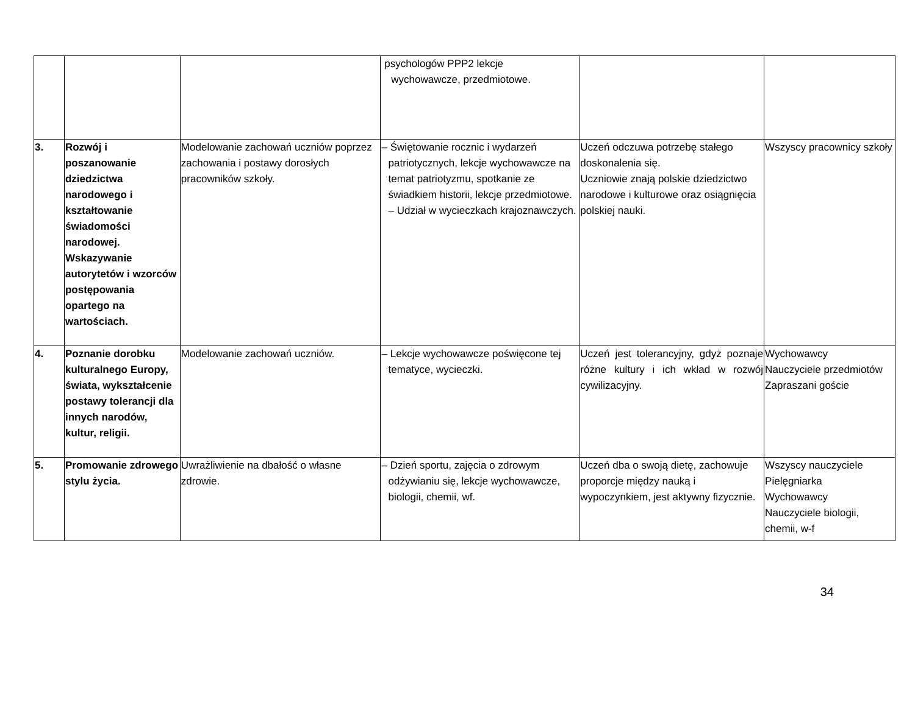| | | | psychologów PPP2 lekcje wychowawcze, przedmiotowe. | | |
| 3. | Rozwój i poszanowanie dziedzictwa narodowego i kształtowanie świadomości narodowej. Wskazywanie autorytetów i wzorców postępowania opartego na wartościach. | Modelowanie zachowań uczniów poprzez zachowania i postawy dorosłych pracowników szkoły. | – Świętowanie rocznic i wydarzeń patriotycznych, lekcje wychowawcze na temat patriotyzmu, spotkanie ze świadkiem historii, lekcje przedmiotowe. – Udział w wycieczkach krajoznawczych. | Uczeń odczuwa potrzebę stałego doskonalenia się. Uczniowie znają polskie dziedzictwo narodowe i kulturowe oraz osiągnięcia polskiej nauki. | Wszyscy pracownicy szkoły |
| 4. | Poznanie dorobku kulturalnego Europy, świata, wykształcenie postawy tolerancji dla innych narodów, kultur, religii. | Modelowanie zachowań uczniów. | – Lekcje wychowawcze poświęcone tej tematyce, wycieczki. | Uczeń jest tolerancyjny, gdyż poznaje różne kultury i ich wkład w rozwój cywilizacyjny. | Wychowawcy Nauczyciele przedmiotów Zapraszani goście |
| 5. | Promowanie zdrowego stylu życia. | Uwrażliwienie na dbałość o własne zdrowie. | – Dzień sportu, zajęcia o zdrowym odżywianiu się, lekcje wychowawcze, biologii, chemii, wf. | Uczeń dba o swoją dietę, zachowuje proporcje między nauką i wypoczynkiem, jest aktywny fizycznie. | Wszyscy nauczyciele Pielęgniarka Wychowawcy Nauczyciele biologii, chemii, w-f |
34